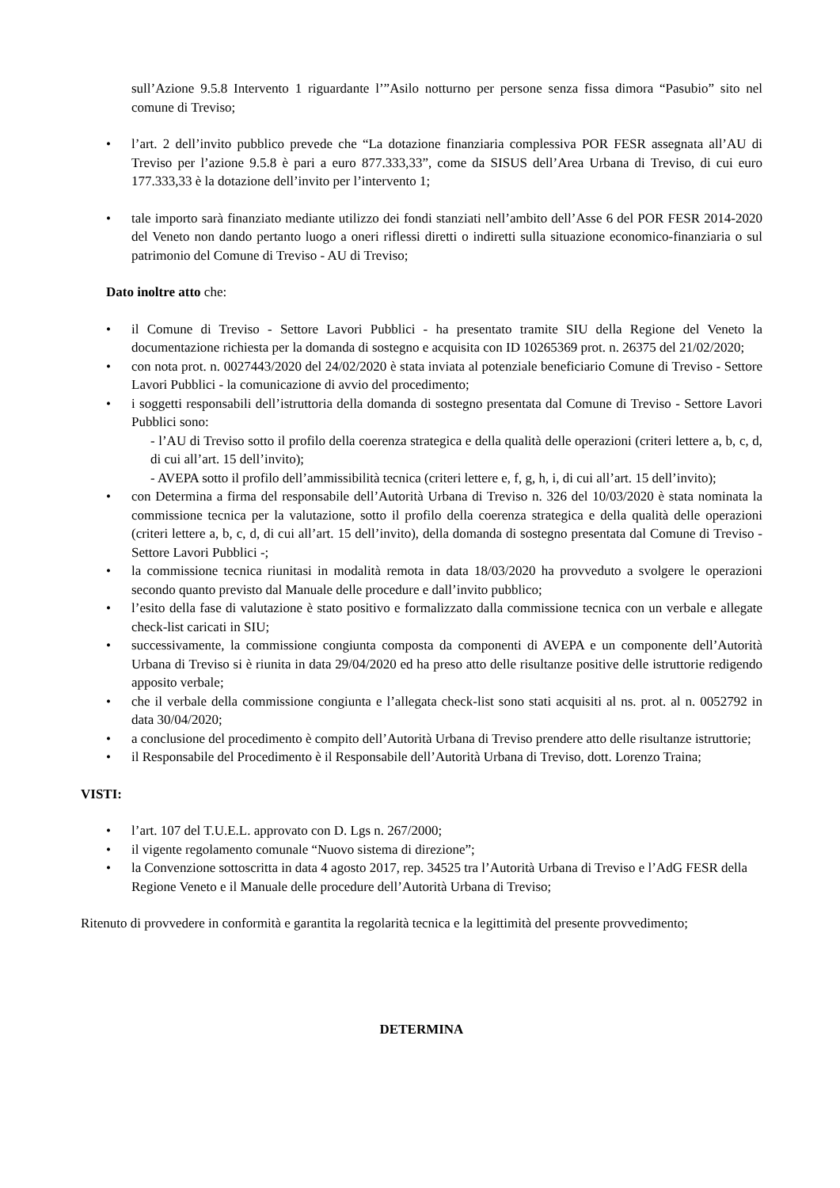sull’Azione 9.5.8 Intervento 1 riguardante l’”Asilo notturno per persone senza fissa dimora “Pasubio” sito nel comune di Treviso;
• l’art. 2 dell’invito pubblico prevede che “La dotazione finanziaria complessiva POR FESR assegnata all’AU di Treviso per l’azione 9.5.8 è pari a euro 877.333,33”, come da SISUS dell’Area Urbana di Treviso, di cui euro 177.333,33 è la dotazione dell’invito per l’intervento 1;
• tale importo sarà finanziato mediante utilizzo dei fondi stanziati nell’ambito dell’Asse 6 del POR FESR 2014-2020 del Veneto non dando pertanto luogo a oneri riflessi diretti o indiretti sulla situazione economico-finanziaria o sul patrimonio del Comune di Treviso - AU di Treviso;
Dato inoltre atto che:
• il Comune di Treviso - Settore Lavori Pubblici - ha presentato tramite SIU della Regione del Veneto la documentazione richiesta per la domanda di sostegno e acquisita con ID 10265369 prot. n. 26375 del 21/02/2020;
• con nota prot. n. 0027443/2020 del 24/02/2020 è stata inviata al potenziale beneficiario Comune di Treviso - Settore Lavori Pubblici - la comunicazione di avvio del procedimento;
• i soggetti responsabili dell’istruttoria della domanda di sostegno presentata dal Comune di Treviso - Settore Lavori Pubblici sono:
- l’AU di Treviso sotto il profilo della coerenza strategica e della qualità delle operazioni (criteri lettere a, b, c, d, di cui all’art. 15 dell’invito);
- AVEPA sotto il profilo dell’ammissibilità tecnica (criteri lettere e, f, g, h, i, di cui all’art. 15 dell’invito);
• con Determina a firma del responsabile dell’Autorità Urbana di Treviso n. 326 del 10/03/2020 è stata nominata la commissione tecnica per la valutazione, sotto il profilo della coerenza strategica e della qualità delle operazioni (criteri lettere a, b, c, d, di cui all’art. 15 dell’invito), della domanda di sostegno presentata dal Comune di Treviso - Settore Lavori Pubblici -;
• la commissione tecnica riunitasi in modalità remota in data 18/03/2020 ha provveduto a svolgere le operazioni secondo quanto previsto dal Manuale delle procedure e dall’invito pubblico;
• l’esito della fase di valutazione è stato positivo e formalizzato dalla commissione tecnica con un verbale e allegate check-list caricati in SIU;
• successivamente, la commissione congiunta composta da componenti di AVEPA e un componente dell’Autorità Urbana di Treviso si è riunita in data 29/04/2020 ed ha preso atto delle risultanze positive delle istruttorie redigendo apposito verbale;
• che il verbale della commissione congiunta e l’allegata check-list sono stati acquisiti al ns. prot. al n. 0052792 in data 30/04/2020;
• a conclusione del procedimento è compito dell’Autorità Urbana di Treviso prendere atto delle risultanze istruttorie;
• il Responsabile del Procedimento è il Responsabile dell’Autorità Urbana di Treviso, dott. Lorenzo Traina;
VISTI:
• l’art. 107 del T.U.E.L. approvato con D. Lgs n. 267/2000;
• il vigente regolamento comunale “Nuovo sistema di direzione”;
• la Convenzione sottoscritta in data 4 agosto 2017, rep. 34525 tra l’Autorità Urbana di Treviso e l’AdG FESR della Regione Veneto e il Manuale delle procedure dell’Autorità Urbana di Treviso;
Ritenuto di provvedere in conformità e garantita la regolarità tecnica e la legittimità del presente provvedimento;
DETERMINA